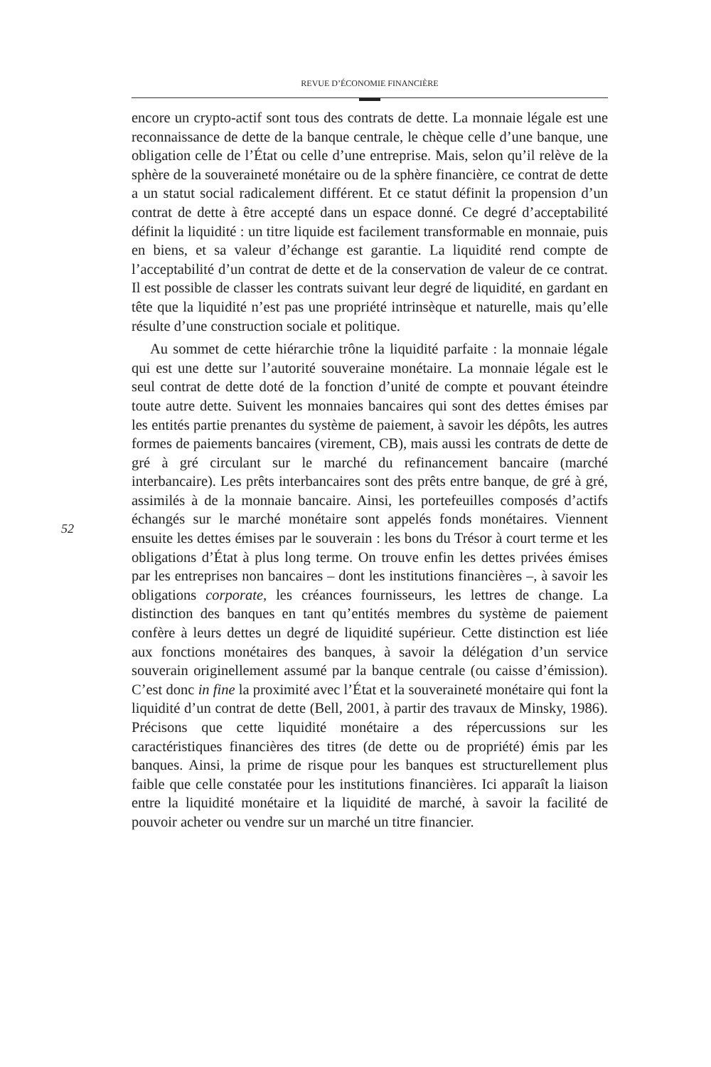REVUE D’ÉCONOMIE FINANCIÈRE
52
encore un crypto-actif sont tous des contrats de dette. La monnaie légale est une reconnaissance de dette de la banque centrale, le chèque celle d’une banque, une obligation celle de l’État ou celle d’une entreprise. Mais, selon qu’il relève de la sphère de la souveraineté monétaire ou de la sphère financière, ce contrat de dette a un statut social radicalement différent. Et ce statut définit la propension d’un contrat de dette à être accepté dans un espace donné. Ce degré d’acceptabilité définit la liquidité : un titre liquide est facilement transformable en monnaie, puis en biens, et sa valeur d’échange est garantie. La liquidité rend compte de l’acceptabilité d’un contrat de dette et de la conservation de valeur de ce contrat. Il est possible de classer les contrats suivant leur degré de liquidité, en gardant en tête que la liquidité n’est pas une propriété intrinsèque et naturelle, mais qu’elle résulte d’une construction sociale et politique.
Au sommet de cette hiérarchie trône la liquidité parfaite : la monnaie légale qui est une dette sur l’autorité souveraine monétaire. La monnaie légale est le seul contrat de dette doté de la fonction d’unité de compte et pouvant éteindre toute autre dette. Suivent les monnaies bancaires qui sont des dettes émises par les entités partie prenantes du système de paiement, à savoir les dépôts, les autres formes de paiements bancaires (virement, CB), mais aussi les contrats de dette de gré à gré circulant sur le marché du refinancement bancaire (marché interbancaire). Les prêts interbancaires sont des prêts entre banque, de gré à gré, assimilés à de la monnaie bancaire. Ainsi, les portefeuilles composés d’actifs échangés sur le marché monétaire sont appelés fonds monétaires. Viennent ensuite les dettes émises par le souverain : les bons du Trésor à court terme et les obligations d’État à plus long terme. On trouve enfin les dettes privées émises par les entreprises non bancaires – dont les institutions financières –, à savoir les obligations corporate, les créances fournisseurs, les lettres de change. La distinction des banques en tant qu’entités membres du système de paiement confère à leurs dettes un degré de liquidité supérieur. Cette distinction est liée aux fonctions monétaires des banques, à savoir la délégation d’un service souverain originellement assumé par la banque centrale (ou caisse d’émission). C’est donc in fine la proximité avec l’État et la souveraineté monétaire qui font la liquidité d’un contrat de dette (Bell, 2001, à partir des travaux de Minsky, 1986). Précisons que cette liquidité monétaire a des répercussions sur les caractéristiques financières des titres (de dette ou de propriété) émis par les banques. Ainsi, la prime de risque pour les banques est structurellement plus faible que celle constatée pour les institutions financières. Ici apparaît la liaison entre la liquidité monétaire et la liquidité de marché, à savoir la facilité de pouvoir acheter ou vendre sur un marché un titre financier.